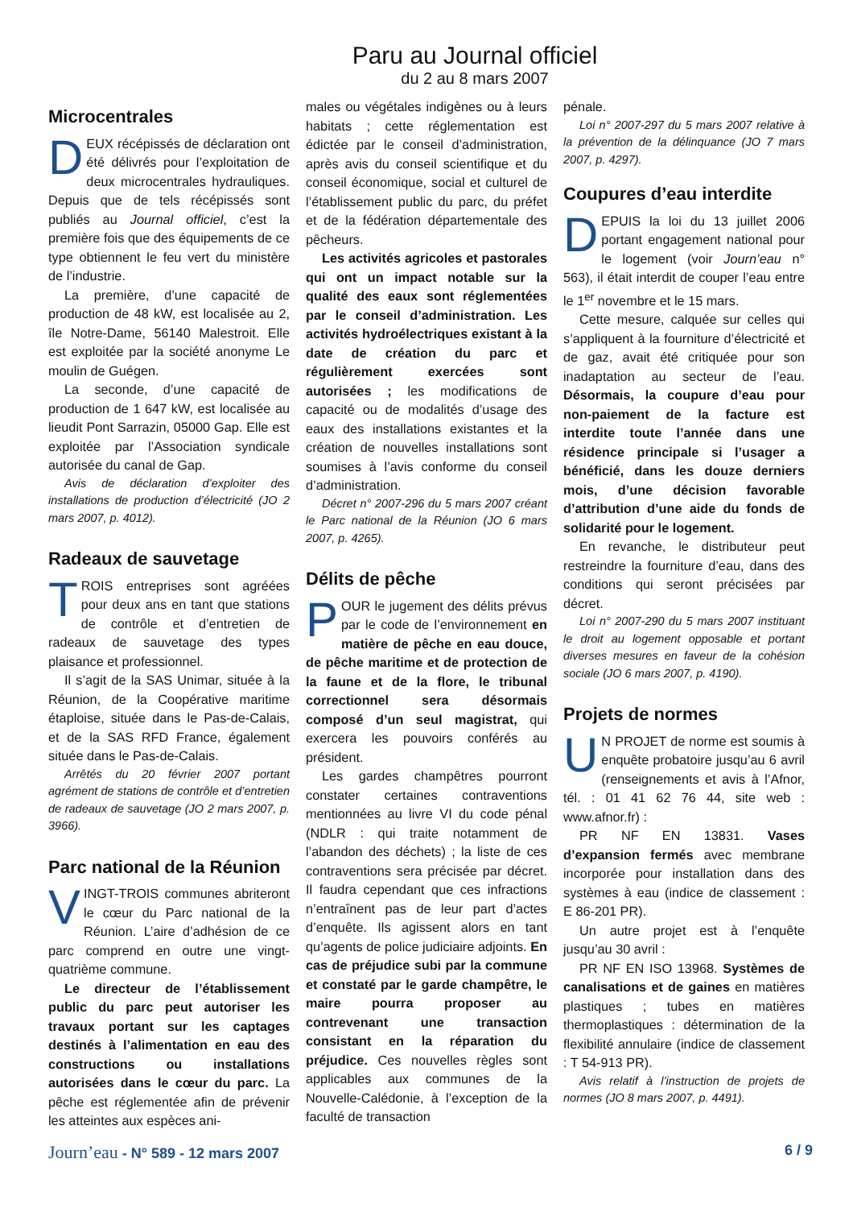Paru au Journal officiel
du 2 au 8 mars 2007
Microcentrales
DEUX récépissés de déclaration ont été délivrés pour l’exploitation de deux microcentrales hydrauliques. Depuis que de tels récépissés sont publiés au Journal officiel, c’est la première fois que des équipements de ce type obtiennent le feu vert du ministère de l’industrie.
La première, d’une capacité de production de 48 kW, est localisée au 2, île Notre-Dame, 56140 Malestroit. Elle est exploitée par la société anonyme Le moulin de Guégen.
La seconde, d’une capacité de production de 1 647 kW, est localisée au lieudit Pont Sarrazin, 05000 Gap. Elle est exploitée par l’Association syndicale autorisée du canal de Gap.
Avis de déclaration d’exploiter des installations de production d’électricité (JO 2 mars 2007, p. 4012).
Radeaux de sauvetage
TROIS entreprises sont agréées pour deux ans en tant que stations de contrôle et d’entretien de radeaux de sauvetage des types plaisance et professionnel.
Il s’agit de la SAS Unimar, située à la Réunion, de la Coopérative maritime étaploise, située dans le Pas-de-Calais, et de la SAS RFD France, également située dans le Pas-de-Calais.
Arrêtés du 20 février 2007 portant agrément de stations de contrôle et d’entretien de radeaux de sauvetage (JO 2 mars 2007, p. 3966).
Parc national de la Réunion
VINGT-TROIS communes abriteront le cœur du Parc national de la Réunion. L’aire d’adhésion de ce parc comprend en outre une vingt-quatrième commune.
Le directeur de l’établissement public du parc peut autoriser les travaux portant sur les captages destinés à l’alimentation en eau des constructions ou installations autorisées dans le cœur du parc. La pêche est réglementée afin de prévenir les atteintes aux espèces ani-
males ou végétales indigènes ou à leurs habitats ; cette réglementation est édictée par le conseil d’administration, après avis du conseil scientifique et du conseil économique, social et culturel de l’établissement public du parc, du préfet et de la fédération départementale des pêcheurs.
Les activités agricoles et pastorales qui ont un impact notable sur la qualité des eaux sont réglementées par le conseil d’administration. Les activités hydroélectriques existant à la date de création du parc et régulièrement exercées sont autorisées ; les modifications de capacité ou de modalités d’usage des eaux des installations existantes et la création de nouvelles installations sont soumises à l’avis conforme du conseil d’administration.
Décret n° 2007-296 du 5 mars 2007 créant le Parc national de la Réunion (JO 6 mars 2007, p. 4265).
Délits de pêche
POUR le jugement des délits prévus par le code de l’environnement en matière de pêche en eau douce, de pêche maritime et de protection de la faune et de la flore, le tribunal correctionnel sera désormais composé d’un seul magistrat, qui exercera les pouvoirs conférés au président.
Les gardes champêtres pourront constater certaines contraventions mentionnées au livre VI du code pénal (NDLR : qui traite notamment de l’abandon des déchets) ; la liste de ces contraventions sera précisée par décret. Il faudra cependant que ces infractions n’entraînent pas de leur part d’actes d’enquête. Ils agissent alors en tant qu’agents de police judiciaire adjoints. En cas de préjudice subi par la commune et constaté par le garde champêtre, le maire pourra proposer au contrevenant une transaction consistant en la réparation du préjudice. Ces nouvelles règles sont applicables aux communes de la Nouvelle-Calédonie, à l’exception de la faculté de transaction
pénale.
Loi n° 2007-297 du 5 mars 2007 relative à la prévention de la délinquance (JO 7 mars 2007, p. 4297).
Coupures d’eau interdite
DEPUIS la loi du 13 juillet 2006 portant engagement national pour le logement (voir Journ’eau n° 563), il était interdit de couper l’eau entre le 1<sup>er</sup> novembre et le 15 mars.
Cette mesure, calquée sur celles qui s’appliquent à la fourniture d’électricité et de gaz, avait été critiquée pour son inadaptation au secteur de l’eau. Désormais, la coupure d’eau pour non-paiement de la facture est interdite toute l’année dans une résidence principale si l’usager a bénéficié, dans les douze derniers mois, d’une décision favorable d’attribution d’une aide du fonds de solidarité pour le logement.
En revanche, le distributeur peut restreindre la fourniture d’eau, dans des conditions qui seront précisées par décret.
Loi n° 2007-290 du 5 mars 2007 instituant le droit au logement opposable et portant diverses mesures en faveur de la cohésion sociale (JO 6 mars 2007, p. 4190).
Projets de normes
UN PROJET de norme est soumis à enquête probatoire jusqu’au 6 avril (renseignements et avis à l’Afnor, tél. : 01 41 62 76 44, site web : www.afnor.fr) :
PR NF EN 13831. Vases d’expansion fermés avec membrane incorporée pour installation dans des systèmes à eau (indice de classement : E 86-201 PR).
Un autre projet est à l’enquête jusqu’au 30 avril :
PR NF EN ISO 13968. Systèmes de canalisations et de gaines en matières plastiques ; tubes en matières thermoplastiques : détermination de la flexibilité annulaire (indice de classement : T 54-913 PR).
Avis relatif à l’instruction de projets de normes (JO 8 mars 2007, p. 4491).
Journ’eau - N° 589 - 12 mars 2007 6 / 9